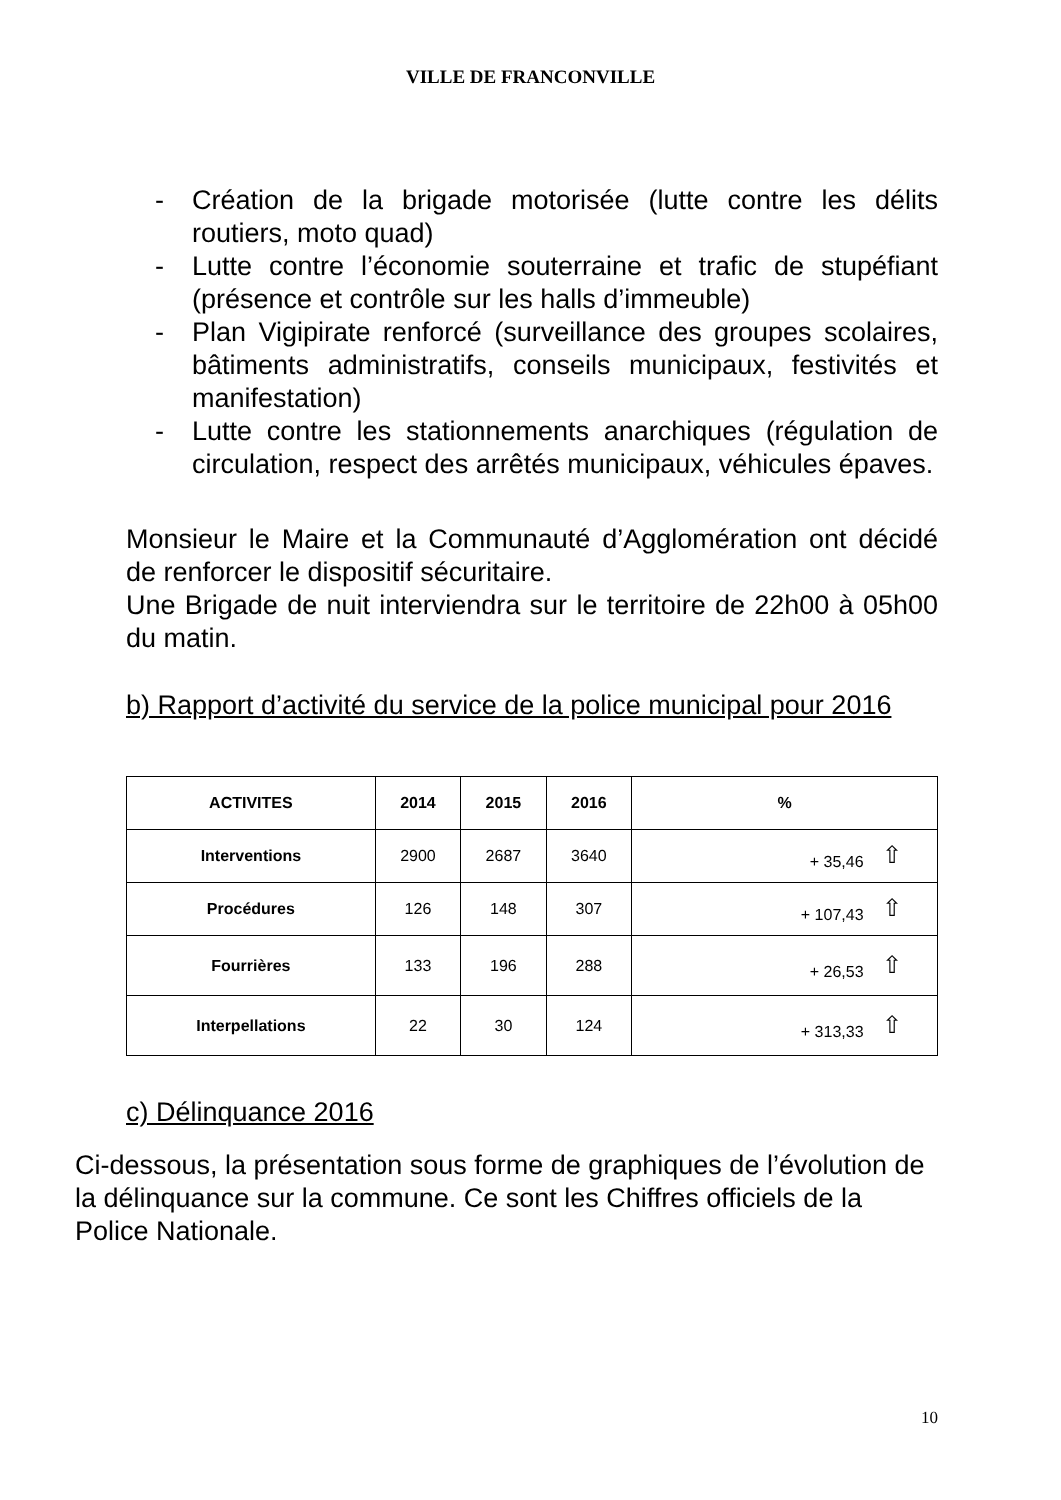VILLE DE FRANCONVILLE
- Création de la brigade motorisée (lutte contre les délits routiers, moto quad)
- Lutte contre l’économie souterraine et trafic de stupéfiant (présence et contrôle sur les halls d’immeuble)
- Plan Vigipirate renforcé (surveillance des groupes scolaires, bâtiments administratifs, conseils municipaux, festivités et manifestation)
- Lutte contre les stationnements anarchiques (régulation de circulation, respect des arrêtés municipaux, véhicules épaves.
Monsieur le Maire et la Communauté d’Agglomération ont décidé de renforcer le dispositif sécuritaire.
Une Brigade de nuit interviendra sur le territoire de 22h00 à 05h00 du matin.
b) Rapport d’activité du service de la police municipal pour 2016
| ACTIVITES | 2014 | 2015 | 2016 | % |
| --- | --- | --- | --- | --- |
| Interventions | 2900 | 2687 | 3640 | + 35,46 ⇧ |
| Procédures | 126 | 148 | 307 | + 107,43 ⇧ |
| Fourrières | 133 | 196 | 288 | + 26,53 ⇧ |
| Interpellations | 22 | 30 | 124 | + 313,33 ⇧ |
c) Délinquance 2016
Ci-dessous, la présentation sous forme de graphiques de l’évolution de la délinquance sur la commune. Ce sont les Chiffres officiels de la Police Nationale.
10